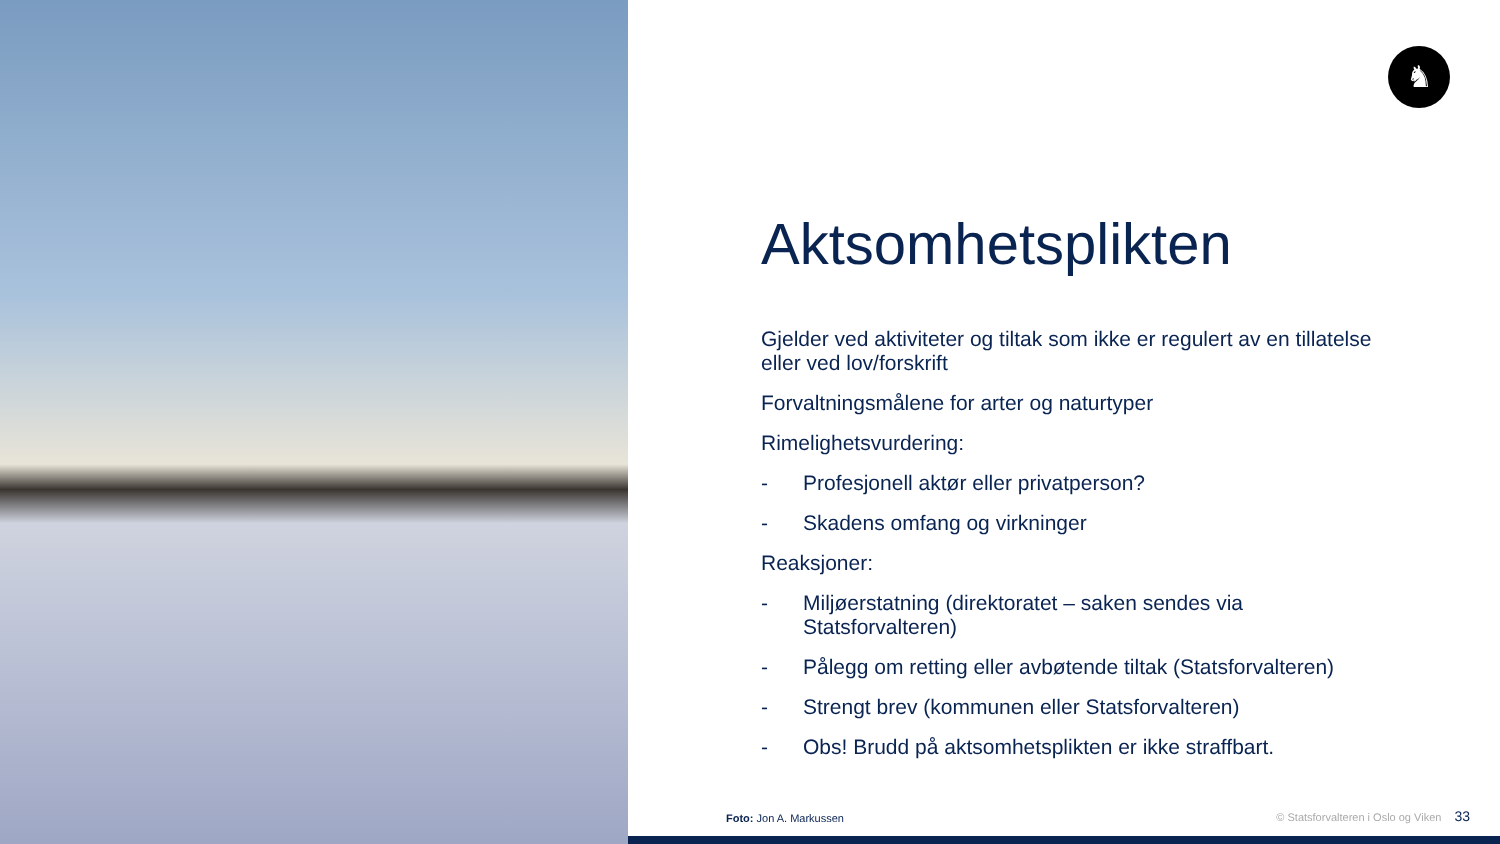♞
Aktsomhetsplikten
Gjelder ved aktiviteter og tiltak som ikke er regulert av en tillatelse eller ved lov/forskrift
Forvaltningsmålene for arter og naturtyper
Rimelighetsvurdering:
- Profesjonell aktør eller privatperson?
- Skadens omfang og virkninger
Reaksjoner:
- Miljøerstatning (direktoratet – saken sendes via Statsforvalteren)
- Pålegg om retting eller avbøtende tiltak (Statsforvalteren)
- Strengt brev (kommunen eller Statsforvalteren)
- Obs! Brudd på aktsomhetsplikten er ikke straffbart.
Foto: Jon A. Markussen
© Statsforvalteren i Oslo og Viken 33